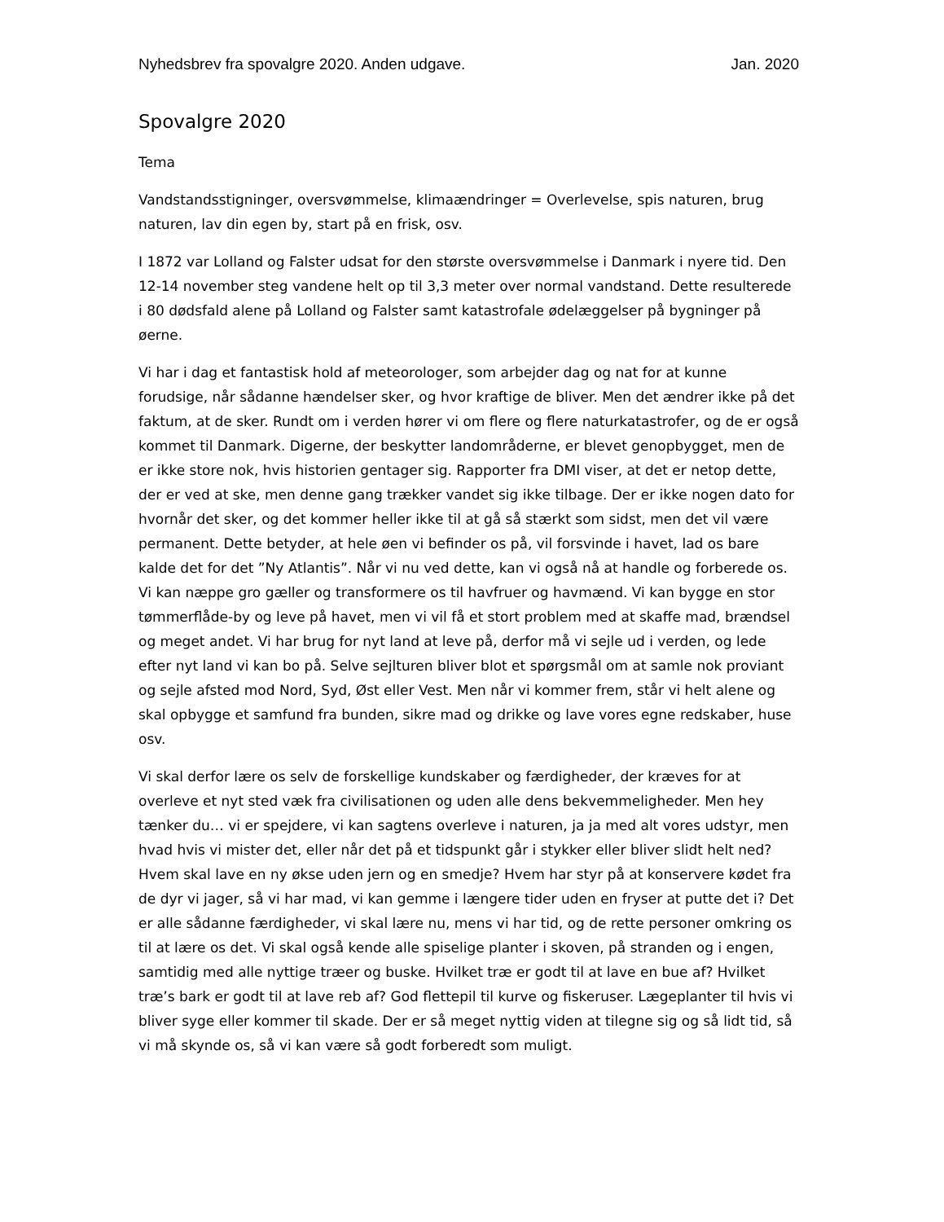Nyhedsbrev fra spovalgre 2020. Anden udgave. Jan. 2020
Spovalgre 2020
Tema
Vandstandsstigninger, oversvømmelse, klimaændringer = Overlevelse, spis naturen, brug naturen, lav din egen by, start på en frisk, osv.
I 1872 var Lolland og Falster udsat for den største oversvømmelse i Danmark i nyere tid. Den 12-14 november steg vandene helt op til 3,3 meter over normal vandstand. Dette resulterede i 80 dødsfald alene på Lolland og Falster samt katastrofale ødelæggelser på bygninger på øerne.
Vi har i dag et fantastisk hold af meteorologer, som arbejder dag og nat for at kunne forudsige, når sådanne hændelser sker, og hvor kraftige de bliver. Men det ændrer ikke på det faktum, at de sker. Rundt om i verden hører vi om flere og flere naturkatastrofer, og de er også kommet til Danmark. Digerne, der beskytter landområderne, er blevet genopbygget, men de er ikke store nok, hvis historien gentager sig. Rapporter fra DMI viser, at det er netop dette, der er ved at ske, men denne gang trækker vandet sig ikke tilbage. Der er ikke nogen dato for hvornår det sker, og det kommer heller ikke til at gå så stærkt som sidst, men det vil være permanent. Dette betyder, at hele øen vi befinder os på, vil forsvinde i havet, lad os bare kalde det for det ”Ny Atlantis”. Når vi nu ved dette, kan vi også nå at handle og forberede os. Vi kan næppe gro gæller og transformere os til havfruer og havmænd. Vi kan bygge en stor tømmerflåde-by og leve på havet, men vi vil få et stort problem med at skaffe mad, brændsel og meget andet. Vi har brug for nyt land at leve på, derfor må vi sejle ud i verden, og lede efter nyt land vi kan bo på. Selve sejlturen bliver blot et spørgsmål om at samle nok proviant og sejle afsted mod Nord, Syd, Øst eller Vest. Men når vi kommer frem, står vi helt alene og skal opbygge et samfund fra bunden, sikre mad og drikke og lave vores egne redskaber, huse osv.
Vi skal derfor lære os selv de forskellige kundskaber og færdigheder, der kræves for at overleve et nyt sted væk fra civilisationen og uden alle dens bekvemmeligheder. Men hey tænker du… vi er spejdere, vi kan sagtens overleve i naturen, ja ja med alt vores udstyr, men hvad hvis vi mister det, eller når det på et tidspunkt går i stykker eller bliver slidt helt ned? Hvem skal lave en ny økse uden jern og en smedje? Hvem har styr på at konservere kødet fra de dyr vi jager, så vi har mad, vi kan gemme i længere tider uden en fryser at putte det i? Det er alle sådanne færdigheder, vi skal lære nu, mens vi har tid, og de rette personer omkring os til at lære os det. Vi skal også kende alle spiselige planter i skoven, på stranden og i engen, samtidig med alle nyttige træer og buske. Hvilket træ er godt til at lave en bue af? Hvilket træ’s bark er godt til at lave reb af? God flettepil til kurve og fiskeruser. Lægeplanter til hvis vi bliver syge eller kommer til skade. Der er så meget nyttig viden at tilegne sig og så lidt tid, så vi må skynde os, så vi kan være så godt forberedt som muligt.